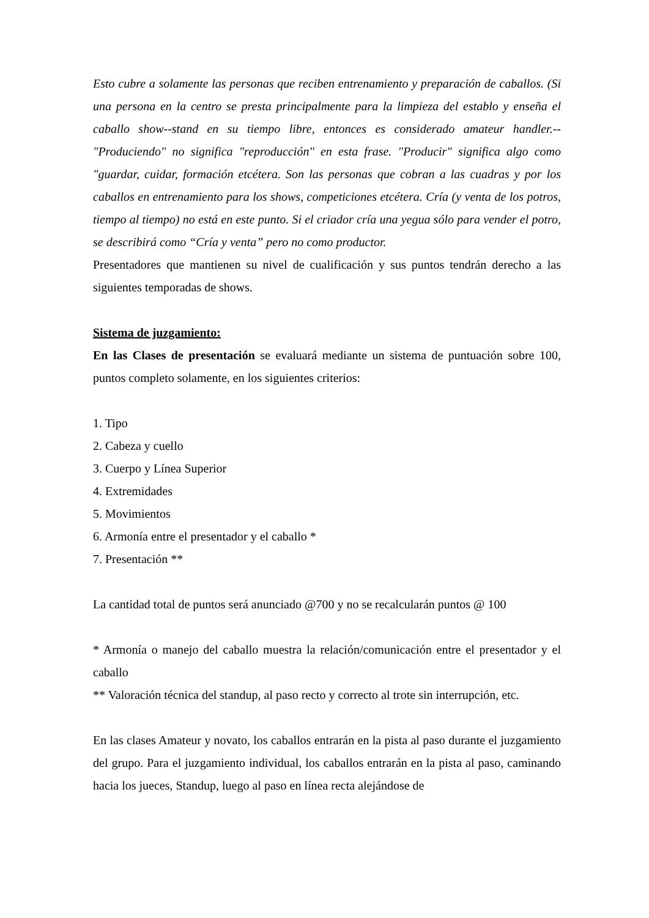Esto cubre a solamente las personas que reciben entrenamiento y preparación de caballos. (Si una persona en la centro se presta principalmente para la limpieza del establo y enseña el caballo show--stand en su tiempo libre, entonces es considerado amateur handler.-- "Produciendo" no significa "reproducción" en esta frase. "Producir" significa algo como "guardar, cuidar, formación etcétera. Son las personas que cobran a las cuadras y por los caballos en entrenamiento para los shows, competiciones etcétera. Cría (y venta de los potros, tiempo al tiempo) no está en este punto. Si el criador cría una yegua sólo para vender el potro, se describirá como “Cría y venta” pero no como productor.
Presentadores que mantienen su nivel de cualificación y sus puntos tendrán derecho a las siguientes temporadas de shows.
Sistema de juzgamiento:
En las Clases de presentación se evaluará mediante un sistema de puntuación sobre 100, puntos completo solamente, en los siguientes criterios:
1. Tipo
2. Cabeza y cuello
3. Cuerpo y Línea Superior
4. Extremidades
5. Movimientos
6. Armonía entre el presentador y el caballo *
7. Presentación **
La cantidad total de puntos será anunciado @700 y no se recalcularán puntos @ 100
* Armonía o manejo del caballo muestra la relación/comunicación entre el presentador y el caballo
** Valoración técnica del standup, al paso recto y correcto al trote sin interrupción, etc.
En las clases Amateur y novato, los caballos entrarán en la pista al paso durante el juzgamiento del grupo. Para el juzgamiento individual, los caballos entrarán en la pista al paso, caminando hacia los jueces, Standup, luego al paso en línea recta alejándose de